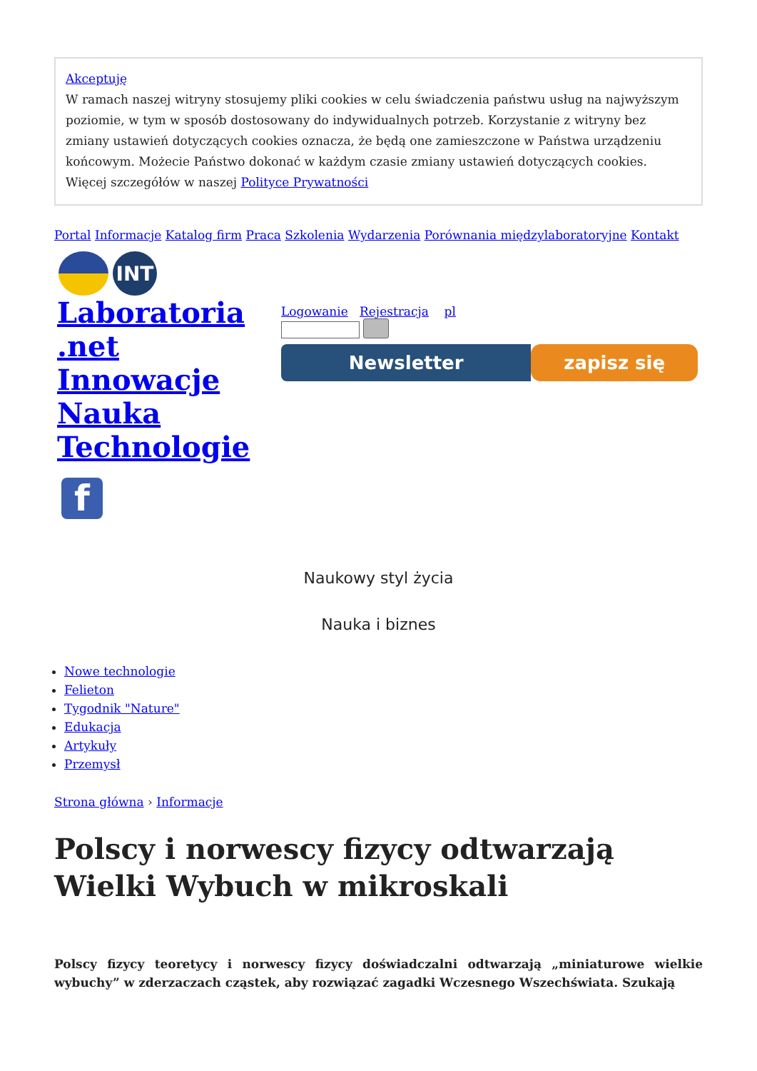Akceptuję
W ramach naszej witryny stosujemy pliki cookies w celu świadczenia państwu usług na najwyższym poziomie, w tym w sposób dostosowany do indywidualnych potrzeb. Korzystanie z witryny bez zmiany ustawień dotyczących cookies oznacza, że będą one zamieszczone w Państwa urządzeniu końcowym. Możecie Państwo dokonać w każdym czasie zmiany ustawień dotyczących cookies. Więcej szczegółów w naszej Polityce Prywatności
Portal Informacje Katalog firm Praca Szkolenia Wydarzenia Porównania międzylaboratoryjne Kontakt
INT
Laboratoria .net Innowacje Nauka Technologie
f
Logowanie Rejestracja pl
Newsletter zapisz się
Naukowy styl życia
Nauka i biznes
Nowe technologie
Felieton
Tygodnik "Nature"
Edukacja
Artykuły
Przemysł
Strona główna › Informacje
Polscy i norwescy fizycy odtwarzają Wielki Wybuch w mikroskali
Polscy fizycy teoretycy i norwescy fizycy doświadczalni odtwarzają „miniaturowe wielkie wybuchy” w zderzaczach cząstek, aby rozwiązać zagadki Wczesnego Wszechświata. Szukają